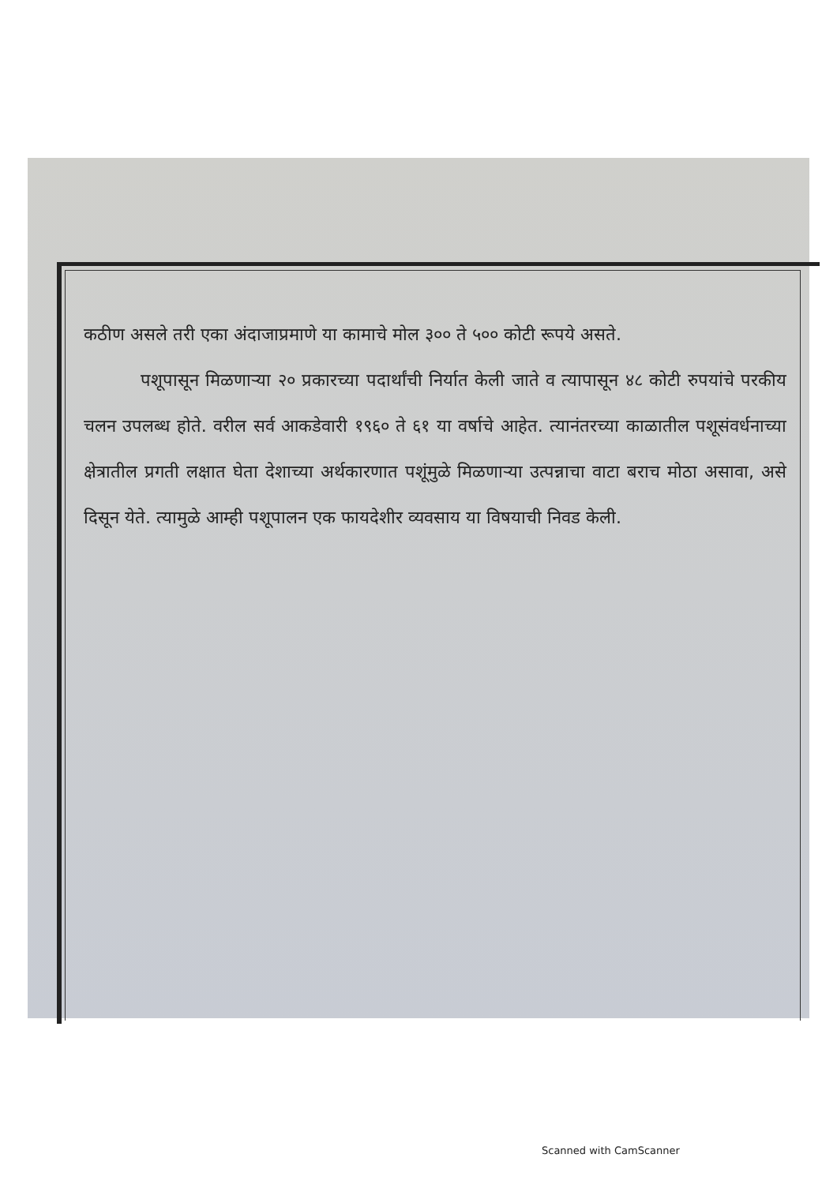कठीण असले तरी एका अंदाजाप्रमाणे या कामाचे मोल ३०० ते ५०० कोटी रूपये असते.
पशूपासून मिळणाऱ्या २० प्रकारच्या पदार्थांची निर्यात केली जाते व त्यापासून ४८ कोटी रुपयांचे परकीय चलन उपलब्ध होते. वरील सर्व आकडेवारी १९६० ते ६१ या वर्षाचे आहेत. त्यानंतरच्या काळातील पशूसंवर्धनाच्या क्षेत्रातील प्रगती लक्षात घेता देशाच्या अर्थकारणात पशूंमुळे मिळणाऱ्या उत्पन्नाचा वाटा बराच मोठा असावा, असे दिसून येते. त्यामुळे आम्ही पशूपालन एक फायदेशीर व्यवसाय या विषयाची निवड केली.
Scanned with CamScanner